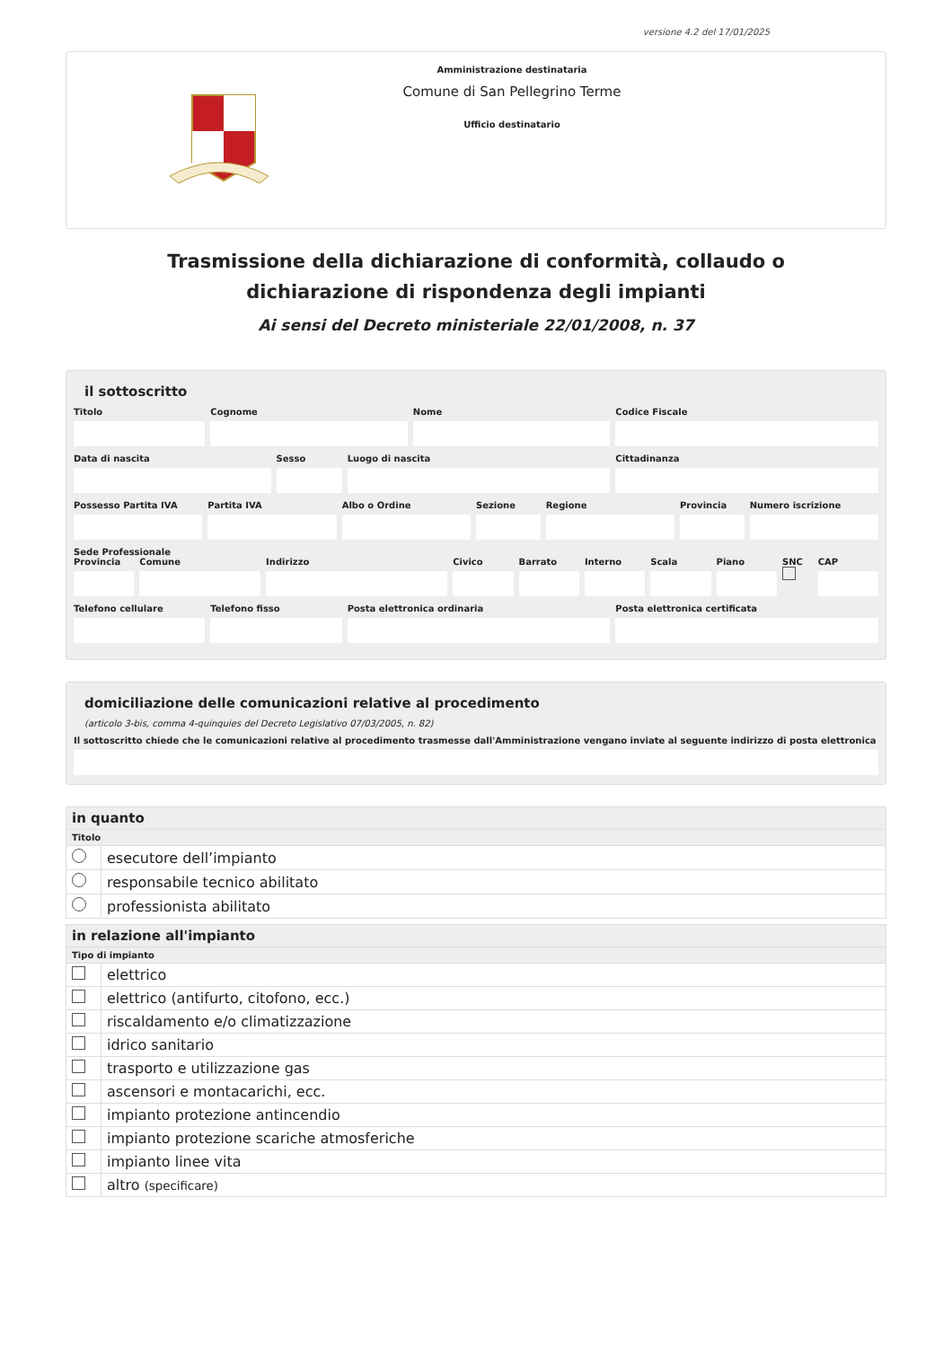versione 4.2 del 17/01/2025
Amministrazione destinataria
Comune di San Pellegrino Terme
Ufficio destinatario
Trasmissione della dichiarazione di conformità, collaudo o dichiarazione di rispondenza degli impianti
Ai sensi del Decreto ministeriale 22/01/2008, n. 37
il sottoscritto
Titolo Cognome Nome Codice Fiscale
Data di nascita Sesso Luogo di nascita Cittadinanza
Possesso Partita IVA Partita IVA Albo o Ordine Sezione Regione Provincia Numero iscrizione
Sede Professionale
Provincia Comune Indirizzo Civico Barrato Interno Scala Piano SNC
CAP
Telefono cellulare Telefono fisso Posta elettronica ordinaria Posta elettronica certificata
domiciliazione delle comunicazioni relative al procedimento
(articolo 3-bis, comma 4-quinquies del Decreto Legislativo 07/03/2005, n. 82)
Il sottoscritto chiede che le comunicazioni relative al procedimento trasmesse dall'Amministrazione vengano inviate al seguente indirizzo di posta elettronica
| in quanto | |
| Titolo | |
| | esecutore dell’impianto |
| | responsabile tecnico abilitato |
| | professionista abilitato |
| in relazione all'impianto | |
| Tipo di impianto | |
| | elettrico |
| | elettrico (antifurto, citofono, ecc.) |
| | riscaldamento e/o climatizzazione |
| | idrico sanitario |
| | trasporto e utilizzazione gas |
| | ascensori e montacarichi, ecc. |
| | impianto protezione antincendio |
| | impianto protezione scariche atmosferiche |
| | impianto linee vita |
| | altro (specificare) |